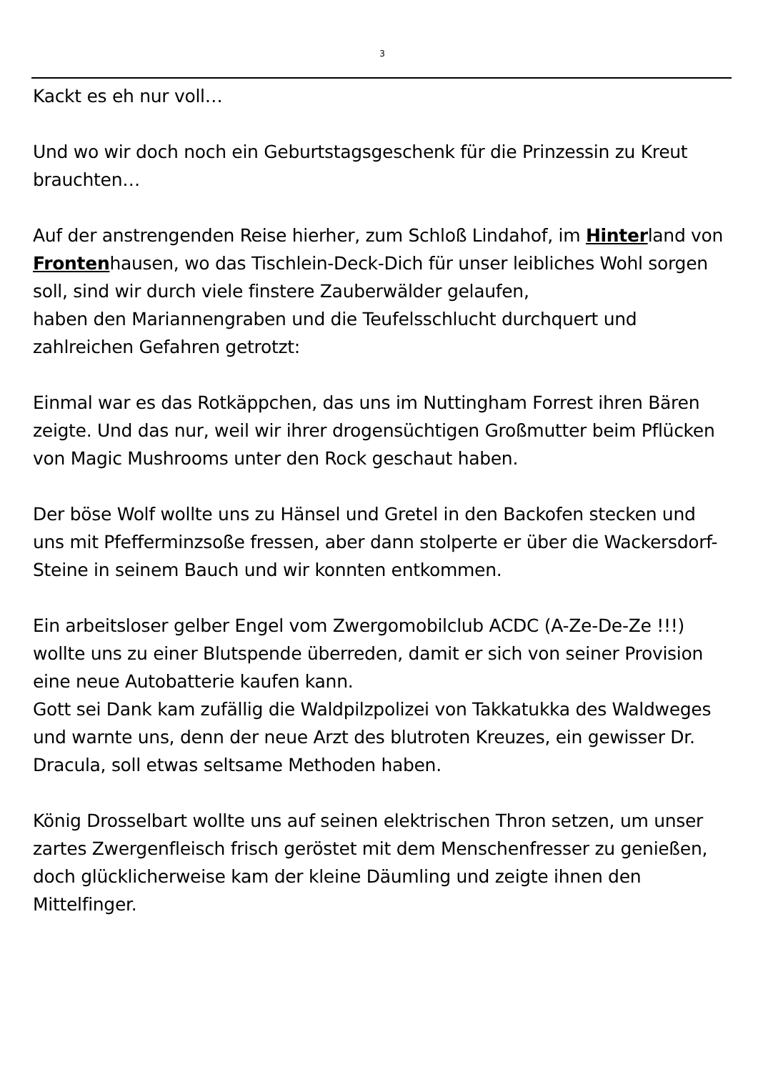3
Kackt es eh nur voll…
Und wo wir doch noch ein Geburtstagsgeschenk für die Prinzessin zu Kreut brauchten…
Auf der anstrengenden Reise hierher, zum Schloß Lindahof, im Hinterland von Frontenhausen, wo das Tischlein-Deck-Dich für unser leibliches Wohl sorgen soll, sind wir durch viele finstere Zauberwälder gelaufen,
haben den Mariannengraben und die Teufelsschlucht durchquert und zahlreichen Gefahren getrotzt:
Einmal war es das Rotkäppchen, das uns im Nuttingham Forrest ihren Bären zeigte. Und das nur, weil wir ihrer drogensüchtigen Großmutter beim Pflücken von Magic Mushrooms unter den Rock geschaut haben.
Der böse Wolf wollte uns zu Hänsel und Gretel in den Backofen stecken und uns mit Pfefferminzsoße fressen, aber dann stolperte er über die Wackersdorf-Steine in seinem Bauch und wir konnten entkommen.
Ein arbeitsloser gelber Engel vom Zwergomobilclub ACDC (A-Ze-De-Ze !!!) wollte uns zu einer Blutspende überreden, damit er sich von seiner Provision eine neue Autobatterie kaufen kann.
Gott sei Dank kam zufällig die Waldpilzpolizei von Takkatukka des Waldweges und warnte uns, denn der neue Arzt des blutroten Kreuzes, ein gewisser Dr. Dracula, soll etwas seltsame Methoden haben.
König Drosselbart wollte uns auf seinen elektrischen Thron setzen, um unser zartes Zwergenfleisch frisch geröstet mit dem Menschenfresser zu genießen, doch glücklicherweise kam der kleine Däumling und zeigte ihnen den Mittelfinger.